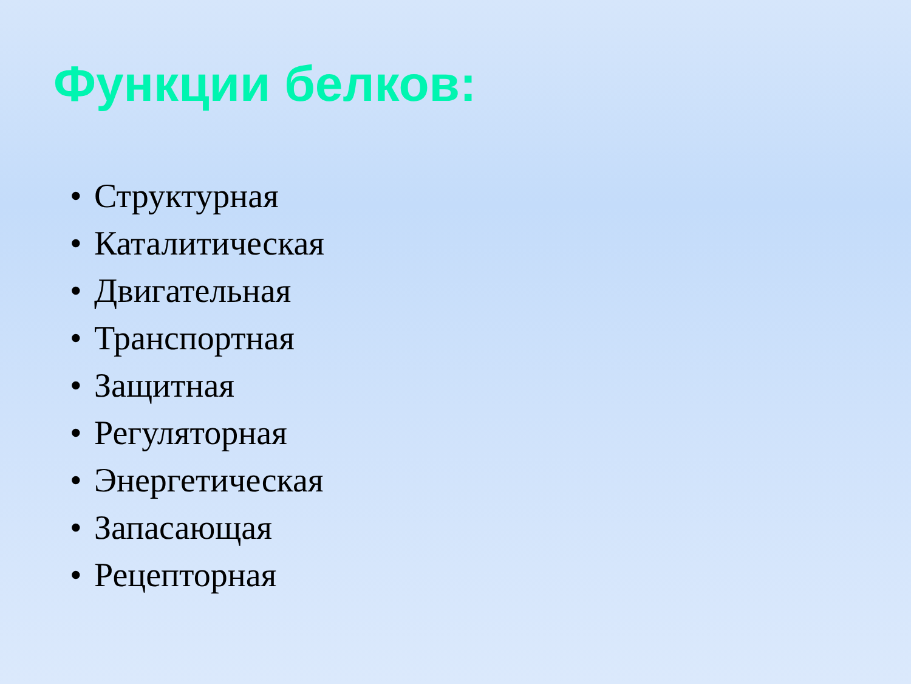Функции белков:
• Структурная
• Каталитическая
• Двигательная
• Транспортная
• Защитная
• Регуляторная
• Энергетическая
• Запасающая
• Рецепторная